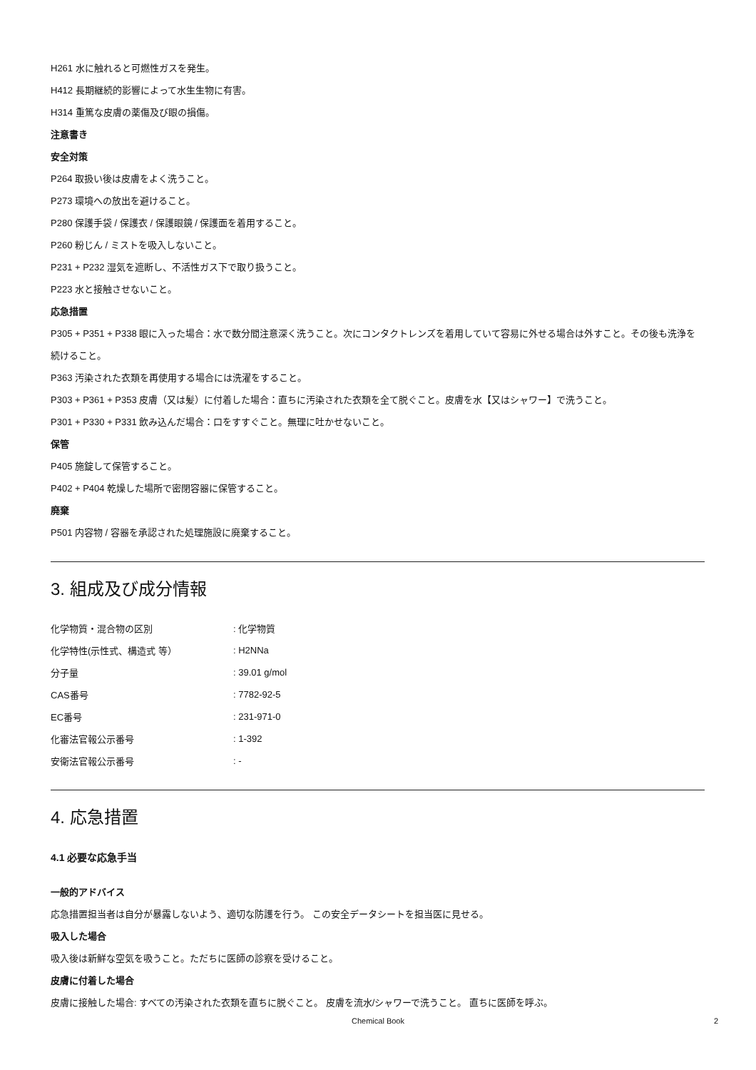H261 水に触れると可燃性ガスを発生。
H412 長期継続的影響によって水生生物に有害。
H314 重篤な皮膚の薬傷及び眼の損傷。
注意書き
安全対策
P264 取扱い後は皮膚をよく洗うこと。
P273 環境への放出を避けること。
P280 保護手袋 / 保護衣 / 保護眼鏡 / 保護面を着用すること。
P260 粉じん / ミストを吸入しないこと。
P231 + P232 湿気を遮断し、不活性ガス下で取り扱うこと。
P223 水と接触させないこと。
応急措置
P305 + P351 + P338 眼に入った場合：水で数分間注意深く洗うこと。次にコンタクトレンズを着用していて容易に外せる場合は外すこと。その後も洗浄を続けること。
P363 汚染された衣類を再使用する場合には洗濯をすること。
P303 + P361 + P353 皮膚（又は髪）に付着した場合：直ちに汚染された衣類を全て脱ぐこと。皮膚を水【又はシャワー】で洗うこと。
P301 + P330 + P331 飲み込んだ場合：口をすすぐこと。無理に吐かせないこと。
保管
P405 施錠して保管すること。
P402 + P404 乾燥した場所で密閉容器に保管すること。
廃棄
P501 内容物 / 容器を承認された処理施設に廃棄すること。
3. 組成及び成分情報
| 化学物質・混合物の区別 | : 化学物質 |
| 化学特性(示性式、構造式 等） | : H2NNa |
| 分子量 | : 39.01 g/mol |
| CAS番号 | : 7782-92-5 |
| EC番号 | : 231-971-0 |
| 化審法官報公示番号 | : 1-392 |
| 安衛法官報公示番号 | : - |
4. 応急措置
4.1 必要な応急手当
一般的アドバイス
応急措置担当者は自分が暴露しないよう、適切な防護を行う。 この安全データシートを担当医に見せる。
吸入した場合
吸入後は新鮮な空気を吸うこと。ただちに医師の診察を受けること。
皮膚に付着した場合
皮膚に接触した場合: すべての汚染された衣類を直ちに脱ぐこと。 皮膚を流水/シャワーで洗うこと。 直ちに医師を呼ぶ。
Chemical Book 2